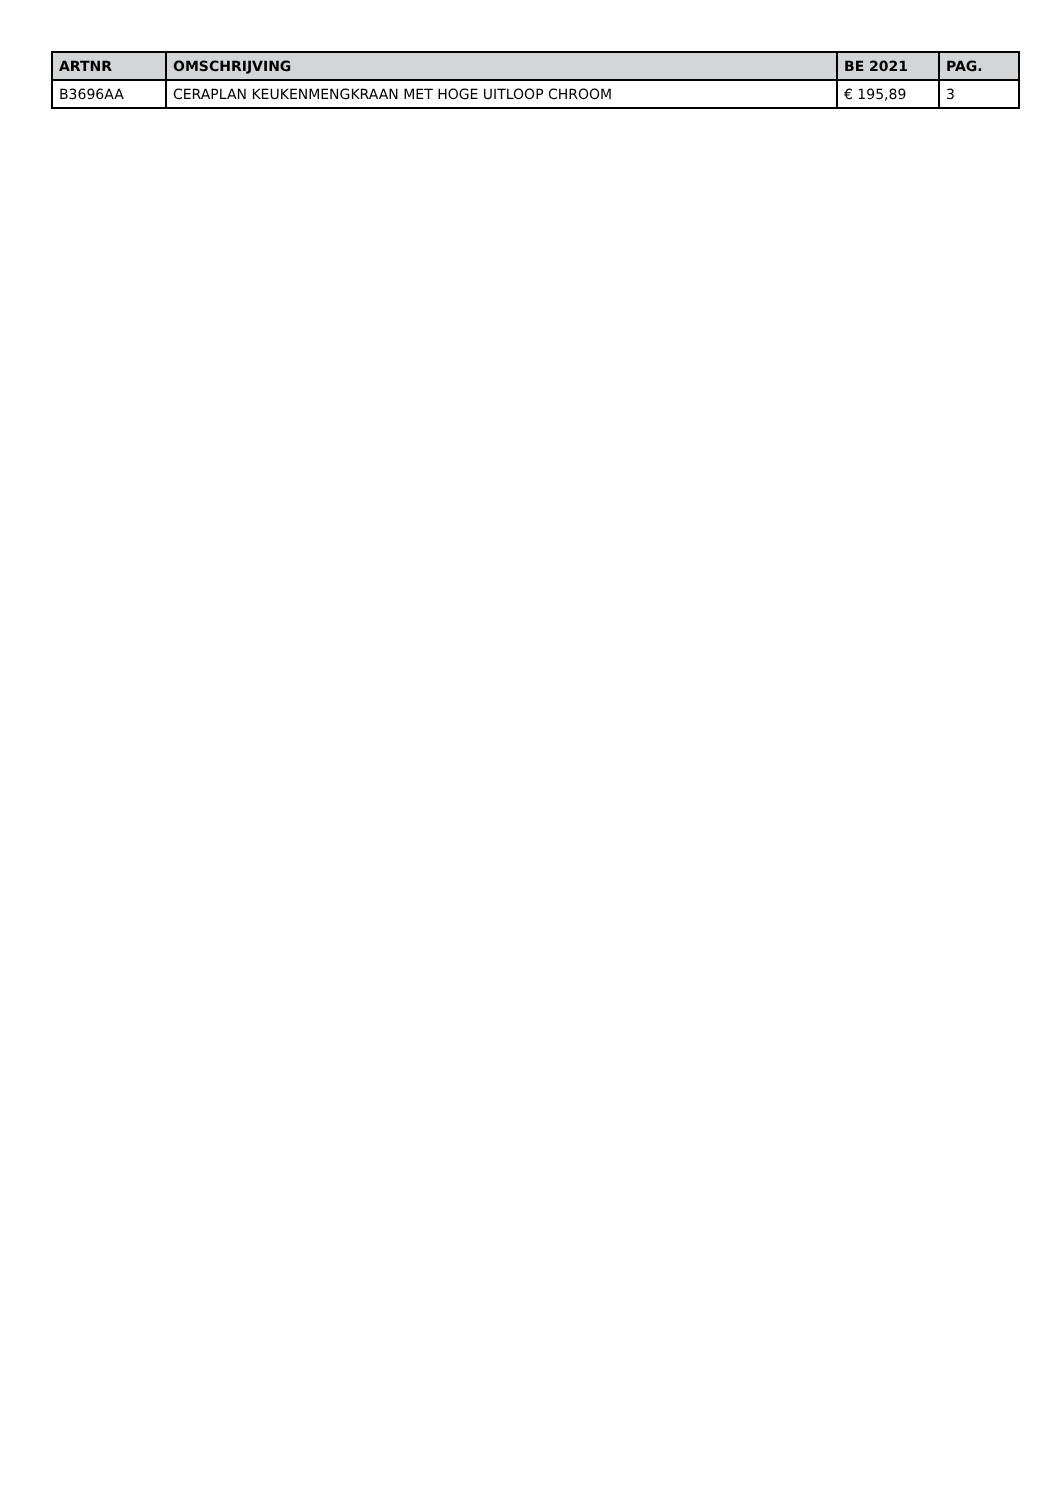| ARTNR | OMSCHRIJVING | BE 2021 | PAG. |
| --- | --- | --- | --- |
| B3696AA | CERAPLAN KEUKENMENGKRAAN MET HOGE UITLOOP CHROOM | € 195,89 | 3 |